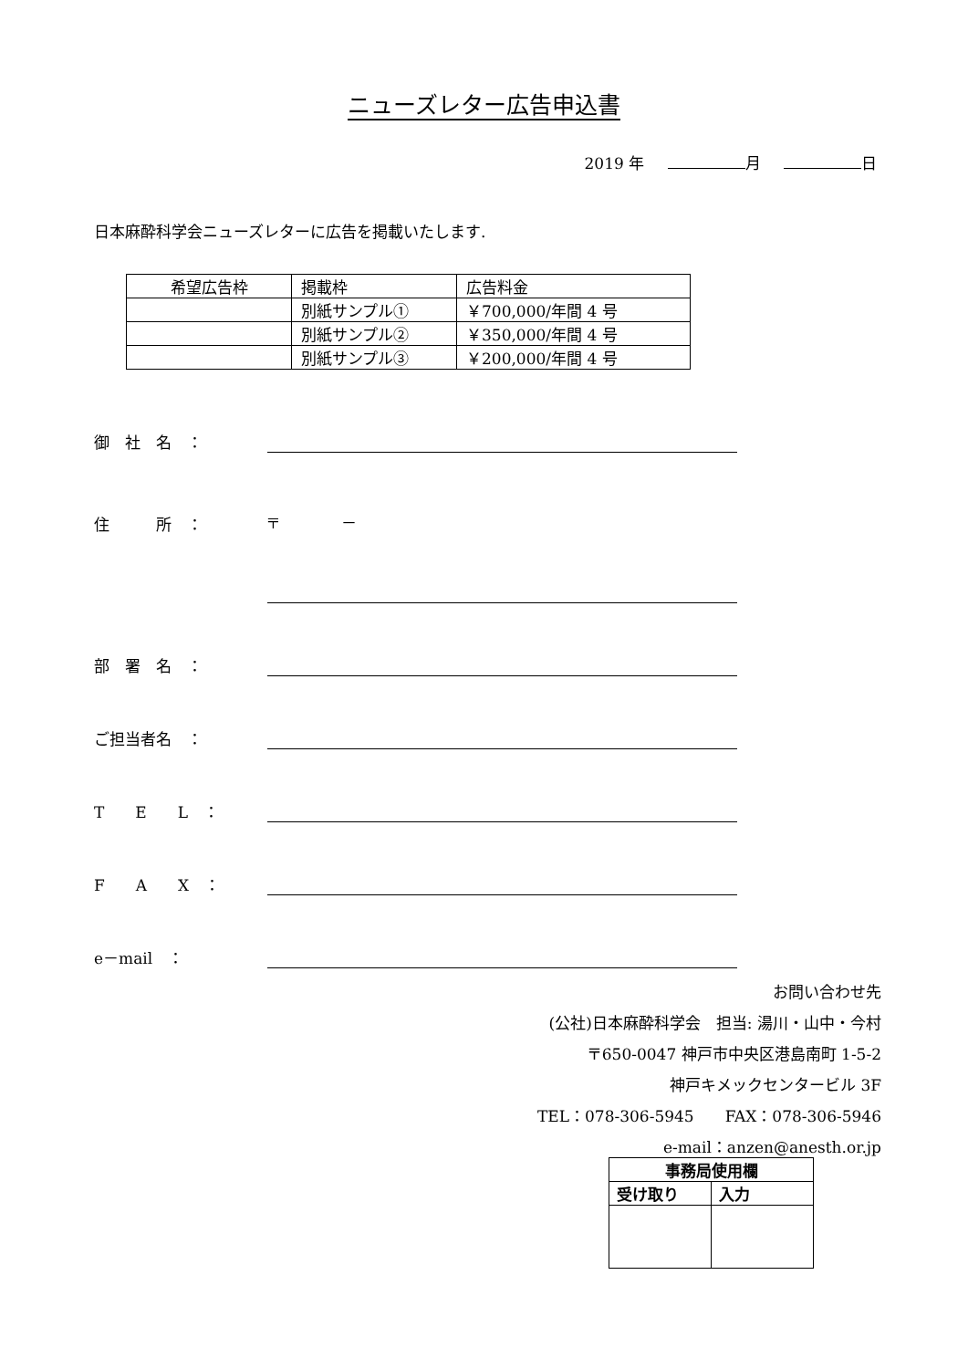ニューズレター広告申込書
2019 年 月 日
日本麻酔科学会ニューズレターに広告を掲載いたします.
| 希望広告枠 | 掲載枠 | 広告料金 |
| --- | --- | --- |
| | 別紙サンプル① | ￥700,000/年間 4 号 |
| | 別紙サンプル② | ￥350,000/年間 4 号 |
| | 別紙サンプル③ | ￥200,000/年間 4 号 |
御　社　名　：
住　　　所　： 〒　　　　－
部　署　名　：
ご担当者名　：
T　　E　　L　：
F　　A　　X　：
e－mail　：
お問い合わせ先
(公社)日本麻酔科学会　担当: 湯川・山中・今村
〒650-0047 神戸市中央区港島南町 1-5-2
神戸キメックセンタービル 3F
TEL：078-306-5945　　FAX：078-306-5946
e-mail：anzen@anesth.or.jp
| 事務局使用欄 | |
| 受け取り | 入力 |